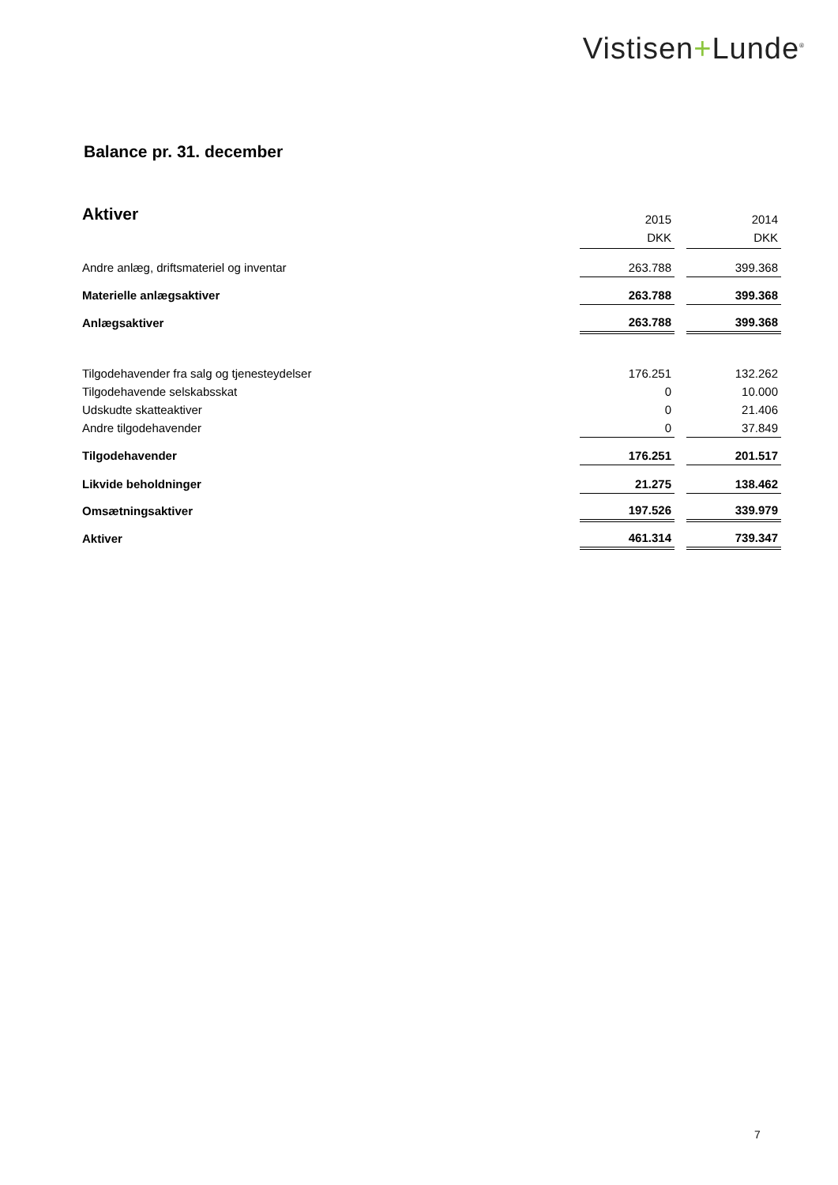Vistisen+Lunde<sup>®</sup>
Balance pr. 31. december
| Aktiver | 2015 | | 2014 |
| | DKK | | DKK |
| Andre anlæg, driftsmateriel og inventar | 263.788 | | 399.368 |
| Materielle anlægsaktiver | 263.788 | | 399.368 |
| Anlægsaktiver | 263.788 | | 399.368 |
| Tilgodehavender fra salg og tjenesteydelser | 176.251 | | 132.262 |
| Tilgodehavende selskabsskat | 0 | | 10.000 |
| Udskudte skatteaktiver | 0 | | 21.406 |
| Andre tilgodehavender | 0 | | 37.849 |
| Tilgodehavender | 176.251 | | 201.517 |
| Likvide beholdninger | 21.275 | | 138.462 |
| Omsætningsaktiver | 197.526 | | 339.979 |
| Aktiver | 461.314 | | 739.347 |
7